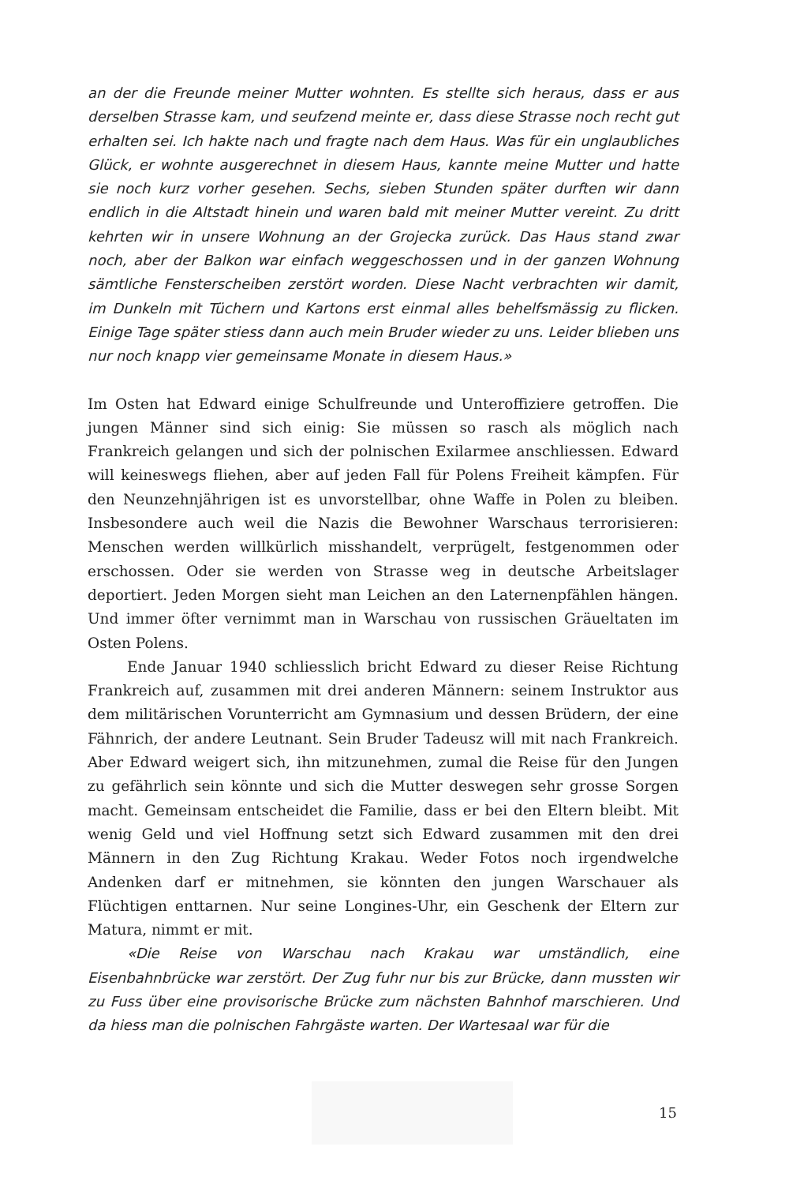an der die Freunde meiner Mutter wohnten. Es stellte sich heraus, dass er aus derselben Strasse kam, und seufzend meinte er, dass diese Strasse noch recht gut erhalten sei. Ich hakte nach und fragte nach dem Haus. Was für ein unglaubliches Glück, er wohnte ausgerechnet in diesem Haus, kannte meine Mutter und hatte sie noch kurz vorher gesehen. Sechs, sieben Stunden später durften wir dann endlich in die Altstadt hinein und waren bald mit meiner Mutter vereint. Zu dritt kehrten wir in unsere Wohnung an der Grojecka zurück. Das Haus stand zwar noch, aber der Balkon war einfach weggeschossen und in der ganzen Wohnung sämtliche Fensterscheiben zerstört worden. Diese Nacht verbrachten wir damit, im Dunkeln mit Tüchern und Kartons erst einmal alles behelfsmässig zu flicken. Einige Tage später stiess dann auch mein Bruder wieder zu uns. Leider blieben uns nur noch knapp vier gemeinsame Monate in diesem Haus.»
Im Osten hat Edward einige Schulfreunde und Unteroffiziere getroffen. Die jungen Männer sind sich einig: Sie müssen so rasch als möglich nach Frankreich gelangen und sich der polnischen Exilarmee anschliessen. Edward will keineswegs fliehen, aber auf jeden Fall für Polens Freiheit kämpfen. Für den Neunzehnjährigen ist es unvorstellbar, ohne Waffe in Polen zu bleiben. Insbesondere auch weil die Nazis die Bewohner Warschaus terrorisieren: Menschen werden willkürlich misshandelt, verprügelt, festgenommen oder erschossen. Oder sie werden von Strasse weg in deutsche Arbeitslager deportiert. Jeden Morgen sieht man Leichen an den Laternenpfählen hängen. Und immer öfter vernimmt man in Warschau von russischen Gräueltaten im Osten Polens.
Ende Januar 1940 schliesslich bricht Edward zu dieser Reise Richtung Frankreich auf, zusammen mit drei anderen Männern: seinem Instruktor aus dem militärischen Vorunterricht am Gymnasium und dessen Brüdern, der eine Fähnrich, der andere Leutnant. Sein Bruder Tadeusz will mit nach Frankreich. Aber Edward weigert sich, ihn mitzunehmen, zumal die Reise für den Jungen zu gefährlich sein könnte und sich die Mutter deswegen sehr grosse Sorgen macht. Gemeinsam entscheidet die Familie, dass er bei den Eltern bleibt. Mit wenig Geld und viel Hoffnung setzt sich Edward zusammen mit den drei Männern in den Zug Richtung Krakau. Weder Fotos noch irgendwelche Andenken darf er mitnehmen, sie könnten den jungen Warschauer als Flüchtigen enttarnen. Nur seine Longines-Uhr, ein Geschenk der Eltern zur Matura, nimmt er mit.
«Die Reise von Warschau nach Krakau war umständlich, eine Eisenbahnbrücke war zerstört. Der Zug fuhr nur bis zur Brücke, dann mussten wir zu Fuss über eine provisorische Brücke zum nächsten Bahnhof marschieren. Und da hiess man die polnischen Fahrgäste warten. Der Wartesaal war für die
15